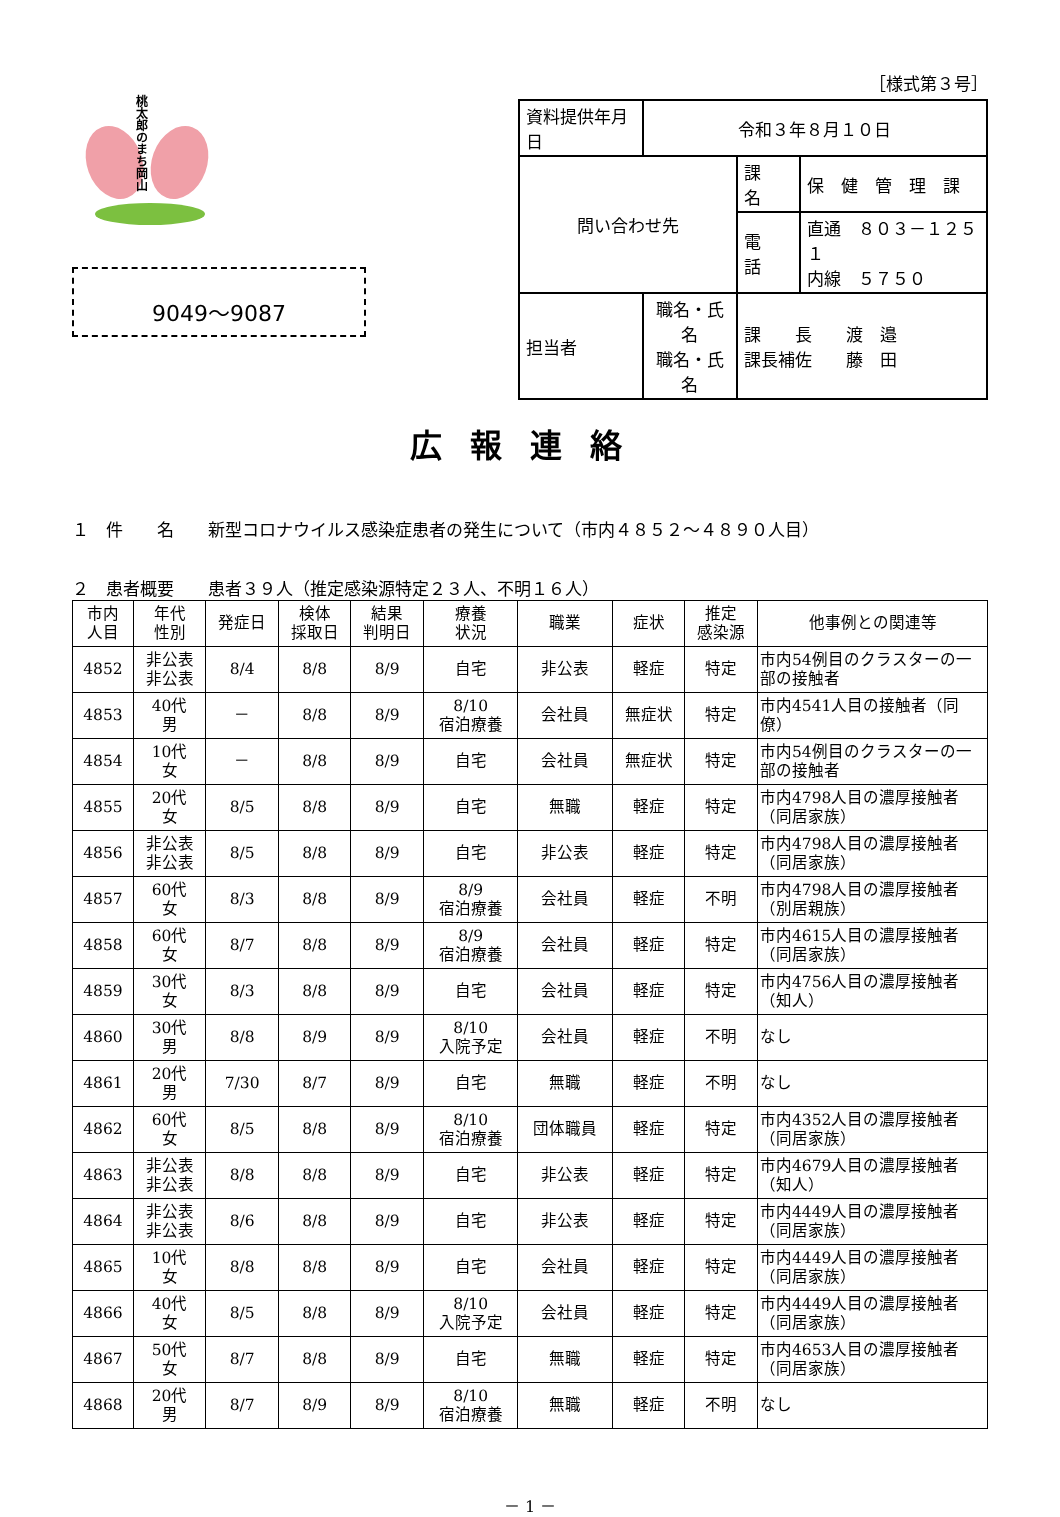桃太郎のまち岡山
9049～9087
［様式第３号］
| 資料提供年月日 | 令和３年８月１０日 | | |
| 問い合わせ先 | | 課 名 | 保 健 管 理 課 |
| | | 電 話 | 直通 ８０３－１２５１ 内線 ５７５０ |
| 担当者 | 職名・氏名 職名・氏名 | 課 長 渡 邉 課長補佐 藤 田 | |
広報連絡
１　件　　名　　新型コロナウイルス感染症患者の発生について（市内４８５２～４８９０人目）
２　患者概要　　患者３９人（推定感染源特定２３人、不明１６人）
| 市内 人目 | 年代 性別 | 発症日 | 検体 採取日 | 結果 判明日 | 療養 状況 | 職業 | 症状 | 推定 感染源 | 他事例との関連等 |
| --- | --- | --- | --- | --- | --- | --- | --- | --- | --- |
| 4852 | 非公表 非公表 | 8/4 | 8/8 | 8/9 | 自宅 | 非公表 | 軽症 | 特定 | 市内54例目のクラスターの一部の接触者 |
| 4853 | 40代 男 | － | 8/8 | 8/9 | 8/10 宿泊療養 | 会社員 | 無症状 | 特定 | 市内4541人目の接触者（同僚） |
| 4854 | 10代 女 | － | 8/8 | 8/9 | 自宅 | 会社員 | 無症状 | 特定 | 市内54例目のクラスターの一部の接触者 |
| 4855 | 20代 女 | 8/5 | 8/8 | 8/9 | 自宅 | 無職 | 軽症 | 特定 | 市内4798人目の濃厚接触者（同居家族） |
| 4856 | 非公表 非公表 | 8/5 | 8/8 | 8/9 | 自宅 | 非公表 | 軽症 | 特定 | 市内4798人目の濃厚接触者（同居家族） |
| 4857 | 60代 女 | 8/3 | 8/8 | 8/9 | 8/9 宿泊療養 | 会社員 | 軽症 | 不明 | 市内4798人目の濃厚接触者（別居親族） |
| 4858 | 60代 女 | 8/7 | 8/8 | 8/9 | 8/9 宿泊療養 | 会社員 | 軽症 | 特定 | 市内4615人目の濃厚接触者（同居家族） |
| 4859 | 30代 女 | 8/3 | 8/8 | 8/9 | 自宅 | 会社員 | 軽症 | 特定 | 市内4756人目の濃厚接触者（知人） |
| 4860 | 30代 男 | 8/8 | 8/9 | 8/9 | 8/10 入院予定 | 会社員 | 軽症 | 不明 | なし |
| 4861 | 20代 男 | 7/30 | 8/7 | 8/9 | 自宅 | 無職 | 軽症 | 不明 | なし |
| 4862 | 60代 女 | 8/5 | 8/8 | 8/9 | 8/10 宿泊療養 | 団体職員 | 軽症 | 特定 | 市内4352人目の濃厚接触者（同居家族） |
| 4863 | 非公表 非公表 | 8/8 | 8/8 | 8/9 | 自宅 | 非公表 | 軽症 | 特定 | 市内4679人目の濃厚接触者（知人） |
| 4864 | 非公表 非公表 | 8/6 | 8/8 | 8/9 | 自宅 | 非公表 | 軽症 | 特定 | 市内4449人目の濃厚接触者（同居家族） |
| 4865 | 10代 女 | 8/8 | 8/8 | 8/9 | 自宅 | 会社員 | 軽症 | 特定 | 市内4449人目の濃厚接触者（同居家族） |
| 4866 | 40代 女 | 8/5 | 8/8 | 8/9 | 8/10 入院予定 | 会社員 | 軽症 | 特定 | 市内4449人目の濃厚接触者（同居家族） |
| 4867 | 50代 女 | 8/7 | 8/8 | 8/9 | 自宅 | 無職 | 軽症 | 特定 | 市内4653人目の濃厚接触者（同居家族） |
| 4868 | 20代 男 | 8/7 | 8/9 | 8/9 | 8/10 宿泊療養 | 無職 | 軽症 | 不明 | なし |
－ 1 －